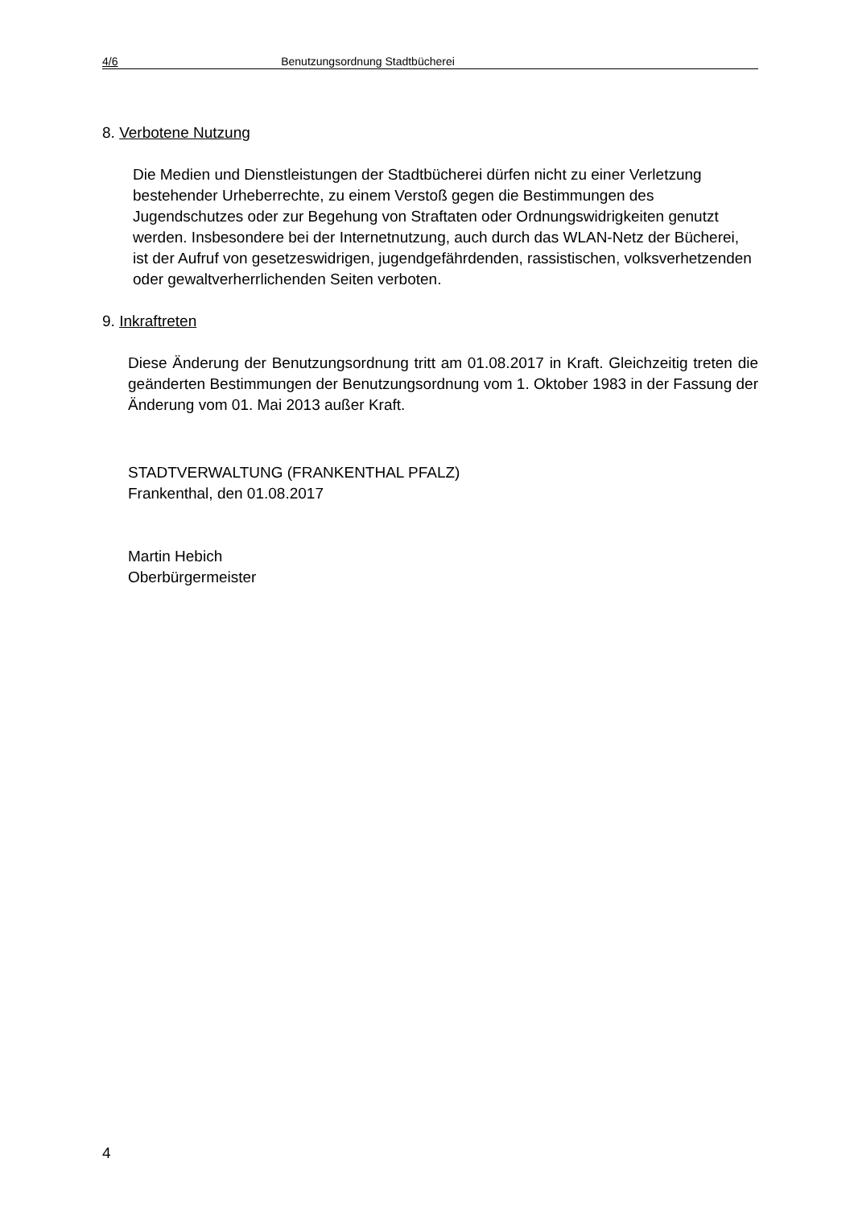4/6 Benutzungsordnung Stadtbücherei
8. Verbotene Nutzung
Die Medien und Dienstleistungen der Stadtbücherei dürfen nicht zu einer Verletzung bestehender Urheberrechte, zu einem Verstoß gegen die Bestimmungen des Jugendschutzes oder zur Begehung von Straftaten oder Ordnungswidrigkeiten genutzt werden. Insbesondere bei der Internetnutzung, auch durch das WLAN-Netz der Bücherei, ist der Aufruf von gesetzeswidrigen, jugendgefährdenden, rassistischen, volksverhetzenden oder gewaltverherrlichenden Seiten verboten.
9. Inkraftreten
Diese Änderung der Benutzungsordnung tritt am 01.08.2017 in Kraft. Gleichzeitig treten die geänderten Bestimmungen der Benutzungsordnung vom 1. Oktober 1983 in der Fassung der Änderung vom 01. Mai 2013 außer Kraft.
STADTVERWALTUNG (FRANKENTHAL PFALZ)
Frankenthal, den 01.08.2017
Martin Hebich
Oberbürgermeister
4